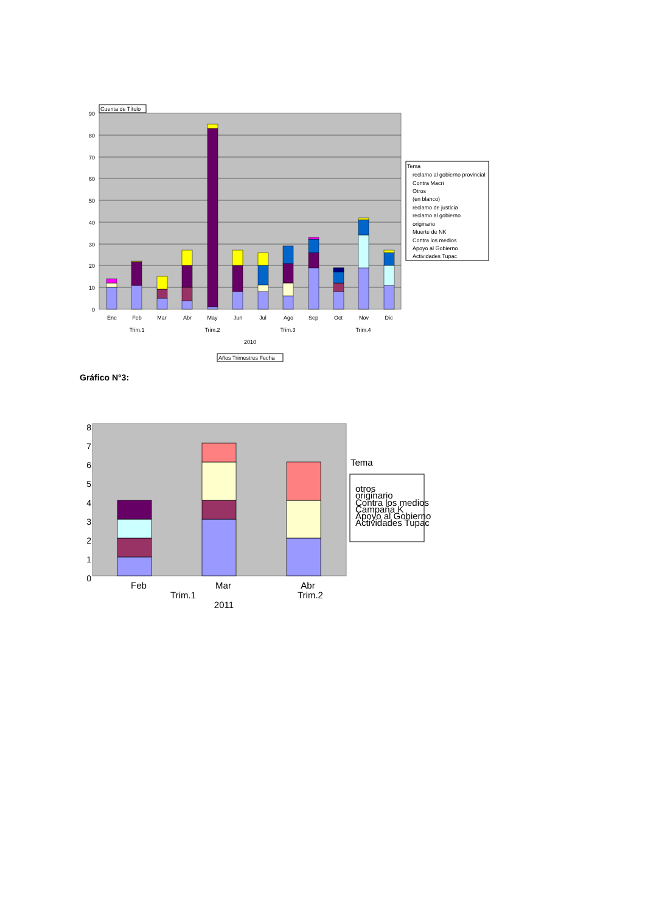90
80
70
60
50
40
30
20
10
0
Cuenta de Título
Ene
Feb
Mar
Abr
May
Jun
Jul
Ago
Sep
Oct
Nov
Dic
Trim.1
Trim.2
Trim.3
Trim.4
2010
Años Trimestres Fecha
Tema
reclamo al gobierno provincial
Contra Macri
Otros
(en blanco)
reclamo de justicia
reclamo al gobierno
originario
Muerte de NK
Contra los medios
Apoyo al Gobierno
Actividades Tupac
Gráfico N°3:
8
7
6
5
4
3
2
1
0
Feb
Mar
Abr
Trim.1
Trim.2
2011
Tema
otros
originario
Contra los medios
Campaña K
Apoyo al Gobierno
Actividades Tupac